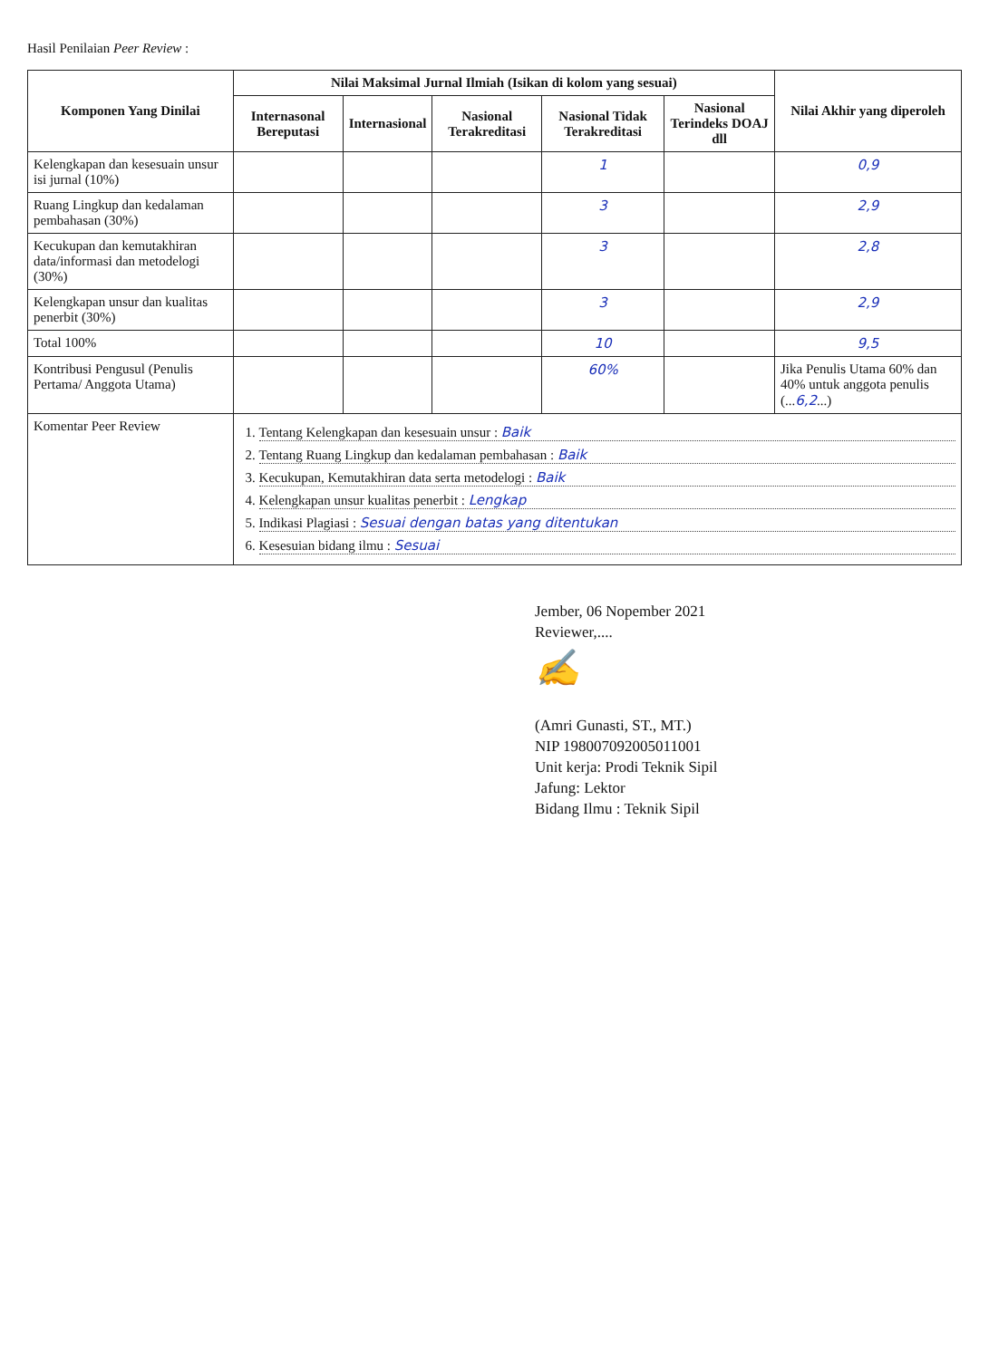Hasil Penilaian Peer Review :
| Komponen Yang Dinilai | Nilai Maksimal Jurnal Ilmiah (Isikan di kolom yang sesuai) | | | | | Nilai Akhir yang diperoleh |
| --- | --- | --- | --- | --- | --- | --- |
| | Internasonal Bereputasi | Internasional | Nasional Terakreditasi | Nasional Tidak Terakreditasi | Nasional Terindeks DOAJ dll | |
| Kelengkapan dan kesesuain unsur isi jurnal (10%) | | | | 1 | | 0,9 |
| Ruang Lingkup dan kedalaman pembahasan (30%) | | | | 3 | | 2,9 |
| Kecukupan dan kemutakhiran data/informasi dan metodelogi (30%) | | | | 3 | | 2,8 |
| Kelengkapan unsur dan kualitas penerbit (30%) | | | | 3 | | 2,9 |
| Total 100% | | | | 10 | | 9,5 |
| Kontribusi Pengusul (Penulis Pertama/ Anggota Utama) | | | | 60% | | Jika Penulis Utama 60% dan 40% untuk anggota penulis (... 6,2 ...) |
| Komentar Peer Review | 1. Tentang Kelengkapan dan kesesuain unsur : Baik 2. Tentang Ruang Lingkup dan kedalaman pembahasan : Baik 3. Kecukupan, Kemutakhiran data serta metodelogi : Baik 4. Kelengkapan unsur kualitas penerbit : Lengkap 5. Indikasi Plagiasi : Sesuai dengan batas yang ditentukan 6. Kesesuian bidang ilmu : Sesuai | | | | | |
Jember, 06 Nopember 2021
Reviewer,....
✍
(Amri Gunasti, ST., MT.)
NIP 198007092005011001
Unit kerja: Prodi Teknik Sipil
Jafung: Lektor
Bidang Ilmu : Teknik Sipil